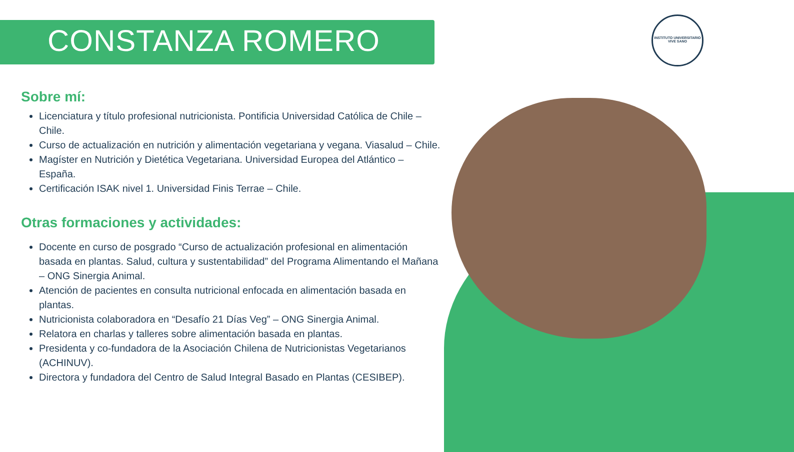INSTITUTO UNIVERSITARIO
VIVE SANO
CONSTANZA ROMERO
Sobre mí:
Licenciatura y título profesional nutricionista. Pontificia Universidad Católica de Chile – Chile.
Curso de actualización en nutrición y alimentación vegetariana y vegana. Viasalud – Chile.
Magíster en Nutrición y Dietética Vegetariana. Universidad Europea del Atlántico – España.
Certificación ISAK nivel 1. Universidad Finis Terrae – Chile.
Otras formaciones y actividades:
Docente en curso de posgrado “Curso de actualización profesional en alimentación basada en plantas. Salud, cultura y sustentabilidad” del Programa Alimentando el Mañana – ONG Sinergia Animal.
Atención de pacientes en consulta nutricional enfocada en alimentación basada en plantas.
Nutricionista colaboradora en “Desafío 21 Días Veg” – ONG Sinergia Animal.
Relatora en charlas y talleres sobre alimentación basada en plantas.
Presidenta y co-fundadora de la Asociación Chilena de Nutricionistas Vegetarianos (ACHINUV).
Directora y fundadora del Centro de Salud Integral Basado en Plantas (CESIBEP).